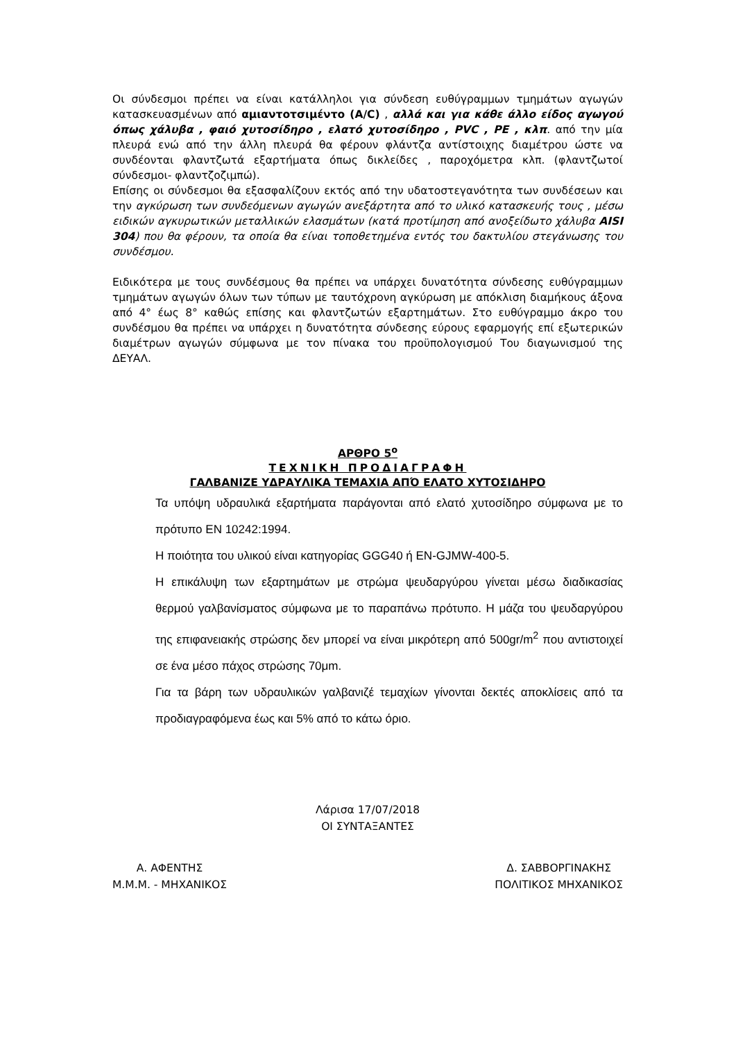Οι σύνδεσμοι πρέπει να είναι κατάλληλοι για σύνδεση ευθύγραμμων τμημάτων αγωγών κατασκευασμένων από αμιαντοτσιμέντο (A/C) , αλλά και για κάθε άλλο είδος αγωγού όπως χάλυβα , φαιό χυτοσίδηρο , ελατό χυτοσίδηρο , PVC , PE , κλπ. από την μία πλευρά ενώ από την άλλη πλευρά θα φέρουν φλάντζα αντίστοιχης διαμέτρου ώστε να συνδέονται φλαντζωτά εξαρτήματα όπως δικλείδες , παροχόμετρα κλπ. (φλαντζωτοί σύνδεσμοι- φλαντζοζιμπώ).
Επίσης οι σύνδεσμοι θα εξασφαλίζουν εκτός από την υδατοστεγανότητα των συνδέσεων και την αγκύρωση των συνδεόμενων αγωγών ανεξάρτητα από το υλικό κατασκευής τους , μέσω ειδικών αγκυρωτικών μεταλλικών ελασμάτων (κατά προτίμηση από ανοξείδωτο χάλυβα AISI 304) που θα φέρουν, τα οποία θα είναι τοποθετημένα εντός του δακτυλίου στεγάνωσης του συνδέσμου.
Ειδικότερα με τους συνδέσμους θα πρέπει να υπάρχει δυνατότητα σύνδεσης ευθύγραμμων τμημάτων αγωγών όλων των τύπων με ταυτόχρονη αγκύρωση με απόκλιση διαμήκους άξονα από 4° έως 8° καθώς επίσης και φλαντζωτών εξαρτημάτων. Στο ευθύγραμμο άκρο του συνδέσμου θα πρέπει να υπάρχει η δυνατότητα σύνδεσης εύρους εφαρμογής επί εξωτερικών διαμέτρων αγωγών σύμφωνα με τον πίνακα του προϋπολογισμού Του διαγωνισμού της ΔΕΥΑΛ.
ΑΡΘΡΟ 5<sup>ο</sup>
ΤΕΧΝΙΚΗ ΠΡΟΔΙΑΓΡΑΦΗ
ΓΑΛΒΑΝΙΖΕ ΥΔΡΑΥΛΙΚΑ ΤΕΜΑΧΙΑ ΑΠΌ ΕΛΑΤΟ ΧΥΤΟΣΙΔΗΡΟ
Τα υπόψη υδραυλικά εξαρτήματα παράγονται από ελατό χυτοσίδηρο σύμφωνα με το πρότυπο EN 10242:1994.
Η ποιότητα του υλικού είναι κατηγορίας GGG40 ή EN-GJMW-400-5.
Η επικάλυψη των εξαρτημάτων με στρώμα ψευδαργύρου γίνεται μέσω διαδικασίας θερμού γαλβανίσματος σύμφωνα με το παραπάνω πρότυπο. Η μάζα του ψευδαργύρου της επιφανειακής στρώσης δεν μπορεί να είναι μικρότερη από 500gr/m<sup>2</sup> που αντιστοιχεί σε ένα μέσο πάχος στρώσης 70μm.
Για τα βάρη των υδραυλικών γαλβανιζέ τεμαχίων γίνονται δεκτές αποκλίσεις από τα προδιαγραφόμενα έως και 5% από το κάτω όριο.
Λάρισα 17/07/2018
ΟΙ ΣΥΝΤΑΞΑΝΤΕΣ
Α. ΑΦΕΝΤΗΣ
Μ.Μ.Μ. - ΜΗΧΑΝΙΚΟΣ
Δ. ΣΑΒΒΟΡΓΙΝΑΚΗΣ
ΠΟΛΙΤΙΚΟΣ ΜΗΧΑΝΙΚΟΣ